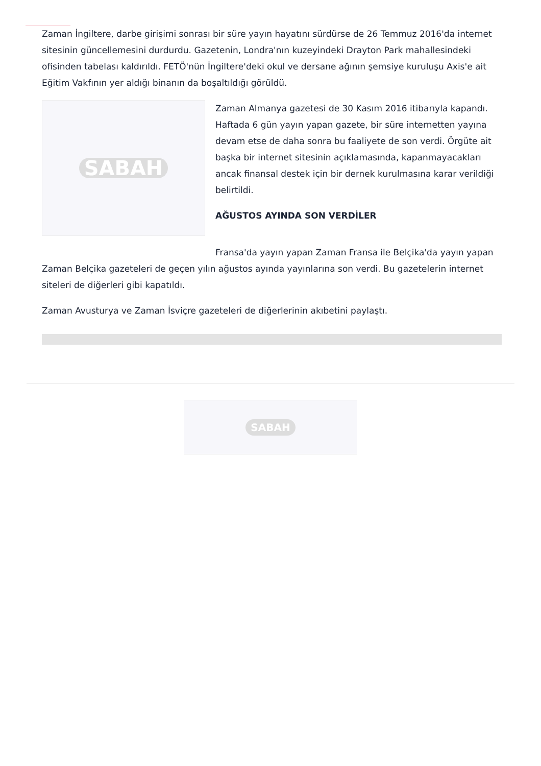Zaman İngiltere, darbe girişimi sonrası bir süre yayın hayatını sürdürse de 26 Temmuz 2016'da internet sitesinin güncellemesini durdurdu. Gazetenin, Londra'nın kuzeyindeki Drayton Park mahallesindeki ofisinden tabelası kaldırıldı. FETÖ'nün İngiltere'deki okul ve dersane ağının şemsiye kuruluşu Axis'e ait Eğitim Vakfının yer aldığı binanın da boşaltıldığı görüldü.
SABAH
Zaman Almanya gazetesi de 30 Kasım 2016 itibarıyla kapandı. Haftada 6 gün yayın yapan gazete, bir süre internetten yayına devam etse de daha sonra bu faaliyete de son verdi. Örgüte ait başka bir internet sitesinin açıklamasında, kapanmayacakları ancak finansal destek için bir dernek kurulmasına karar verildiği belirtildi.
AĞUSTOS AYINDA SON VERDİLER
Fransa'da yayın yapan Zaman Fransa ile Belçika'da yayın yapan Zaman Belçika gazeteleri de geçen yılın ağustos ayında yayınlarına son verdi. Bu gazetelerin internet siteleri de diğerleri gibi kapatıldı.
Zaman Avusturya ve Zaman İsviçre gazeteleri de diğerlerinin akıbetini paylaştı.
SABAH